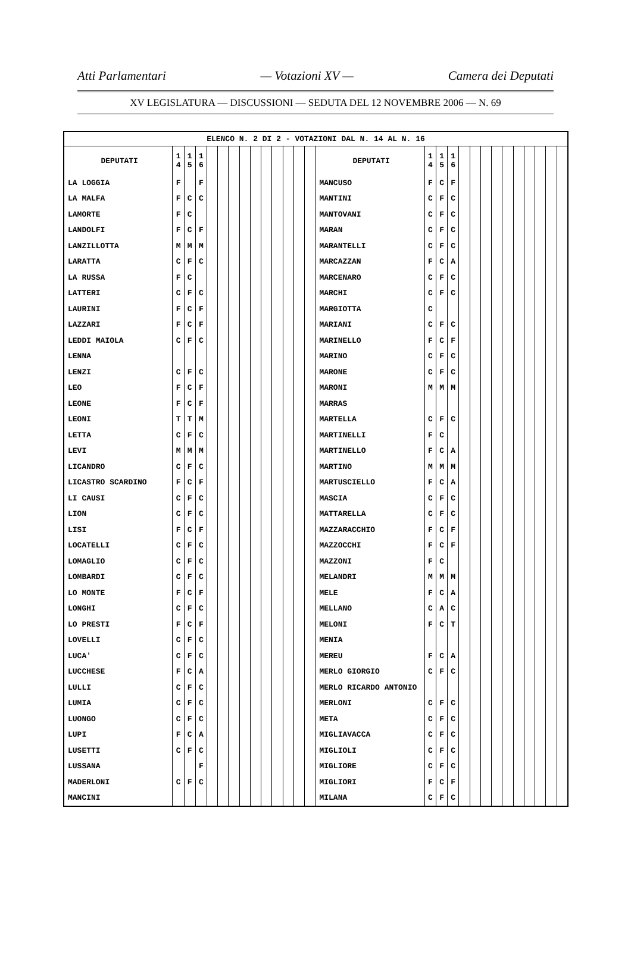Atti Parlamentari — Votazioni XV — Camera dei Deputati
XV LEGISLATURA — DISCUSSIONI — SEDUTA DEL 12 NOVEMBRE 2006 — N. 69
ELENCO N. 2 DI 2 - VOTAZIONI DAL N. 14 AL N. 16
| DEPUTATI | 1 4 | 1 5 | 1 6 | | | | | | | | | | | DEPUTATI | 1 4 | 1 5 | 1 6 | | | | | | | | | | |
| --- | --- | --- | --- | --- | --- | --- | --- | --- | --- | --- | --- | --- | --- | --- | --- | --- | --- | --- | --- | --- | --- | --- | --- | --- | --- | --- | --- |
| LA LOGGIA | F | | F | | | | | | | | | | | MANCUSO | F | C | F | | | | | | | | | | |
| LA MALFA | F | C | C | | | | | | | | | | | MANTINI | C | F | C | | | | | | | | | | |
| LAMORTE | F | C | | | | | | | | | | | | MANTOVANI | C | F | C | | | | | | | | | | |
| LANDOLFI | F | C | F | | | | | | | | | | | MARAN | C | F | C | | | | | | | | | | |
| LANZILLOTTA | M | M | M | | | | | | | | | | | MARANTELLI | C | F | C | | | | | | | | | | |
| LARATTA | C | F | C | | | | | | | | | | | MARCAZZAN | F | C | A | | | | | | | | | | |
| LA RUSSA | F | C | | | | | | | | | | | | MARCENARO | C | F | C | | | | | | | | | | |
| LATTERI | C | F | C | | | | | | | | | | | MARCHI | C | F | C | | | | | | | | | | |
| LAURINI | F | C | F | | | | | | | | | | | MARGIOTTA | C | | | | | | | | | | | | |
| LAZZARI | F | C | F | | | | | | | | | | | MARIANI | C | F | C | | | | | | | | | | |
| LEDDI MAIOLA | C | F | C | | | | | | | | | | | MARINELLO | F | C | F | | | | | | | | | | |
| LENNA | | | | | | | | | | | | | | MARINO | C | F | C | | | | | | | | | | |
| LENZI | C | F | C | | | | | | | | | | | MARONE | C | F | C | | | | | | | | | | |
| LEO | F | C | F | | | | | | | | | | | MARONI | M | M | M | | | | | | | | | | |
| LEONE | F | C | F | | | | | | | | | | | MARRAS | | | | | | | | | | | | | |
| LEONI | T | T | M | | | | | | | | | | | MARTELLA | C | F | C | | | | | | | | | | |
| LETTA | C | F | C | | | | | | | | | | | MARTINELLI | F | C | | | | | | | | | | | |
| LEVI | M | M | M | | | | | | | | | | | MARTINELLO | F | C | A | | | | | | | | | | |
| LICANDRO | C | F | C | | | | | | | | | | | MARTINO | M | M | M | | | | | | | | | | |
| LICASTRO SCARDINO | F | C | F | | | | | | | | | | | MARTUSCIELLO | F | C | A | | | | | | | | | | |
| LI CAUSI | C | F | C | | | | | | | | | | | MASCIA | C | F | C | | | | | | | | | | |
| LION | C | F | C | | | | | | | | | | | MATTARELLA | C | F | C | | | | | | | | | | |
| LISI | F | C | F | | | | | | | | | | | MAZZARACCHIO | F | C | F | | | | | | | | | | |
| LOCATELLI | C | F | C | | | | | | | | | | | MAZZOCCHI | F | C | F | | | | | | | | | | |
| LOMAGLIO | C | F | C | | | | | | | | | | | MAZZONI | F | C | | | | | | | | | | | |
| LOMBARDI | C | F | C | | | | | | | | | | | MELANDRI | M | M | M | | | | | | | | | | |
| LO MONTE | F | C | F | | | | | | | | | | | MELE | F | C | A | | | | | | | | | | |
| LONGHI | C | F | C | | | | | | | | | | | MELLANO | C | A | C | | | | | | | | | | |
| LO PRESTI | F | C | F | | | | | | | | | | | MELONI | F | C | T | | | | | | | | | | |
| LOVELLI | C | F | C | | | | | | | | | | | MENIA | | | | | | | | | | | | | |
| LUCA' | C | F | C | | | | | | | | | | | MEREU | F | C | A | | | | | | | | | | |
| LUCCHESE | F | C | A | | | | | | | | | | | MERLO GIORGIO | C | F | C | | | | | | | | | | |
| LULLI | C | F | C | | | | | | | | | | | MERLO RICARDO ANTONIO | | | | | | | | | | | | | |
| LUMIA | C | F | C | | | | | | | | | | | MERLONI | C | F | C | | | | | | | | | | |
| LUONGO | C | F | C | | | | | | | | | | | META | C | F | C | | | | | | | | | | |
| LUPI | F | C | A | | | | | | | | | | | MIGLIAVACCA | C | F | C | | | | | | | | | | |
| LUSETTI | C | F | C | | | | | | | | | | | MIGLIOLI | C | F | C | | | | | | | | | | |
| LUSSANA | | | F | | | | | | | | | | | MIGLIORE | C | F | C | | | | | | | | | | |
| MADERLONI | C | F | C | | | | | | | | | | | MIGLIORI | F | C | F | | | | | | | | | | |
| MANCINI | | | | | | | | | | | | | | MILANA | C | F | C | | | | | | | | | | |